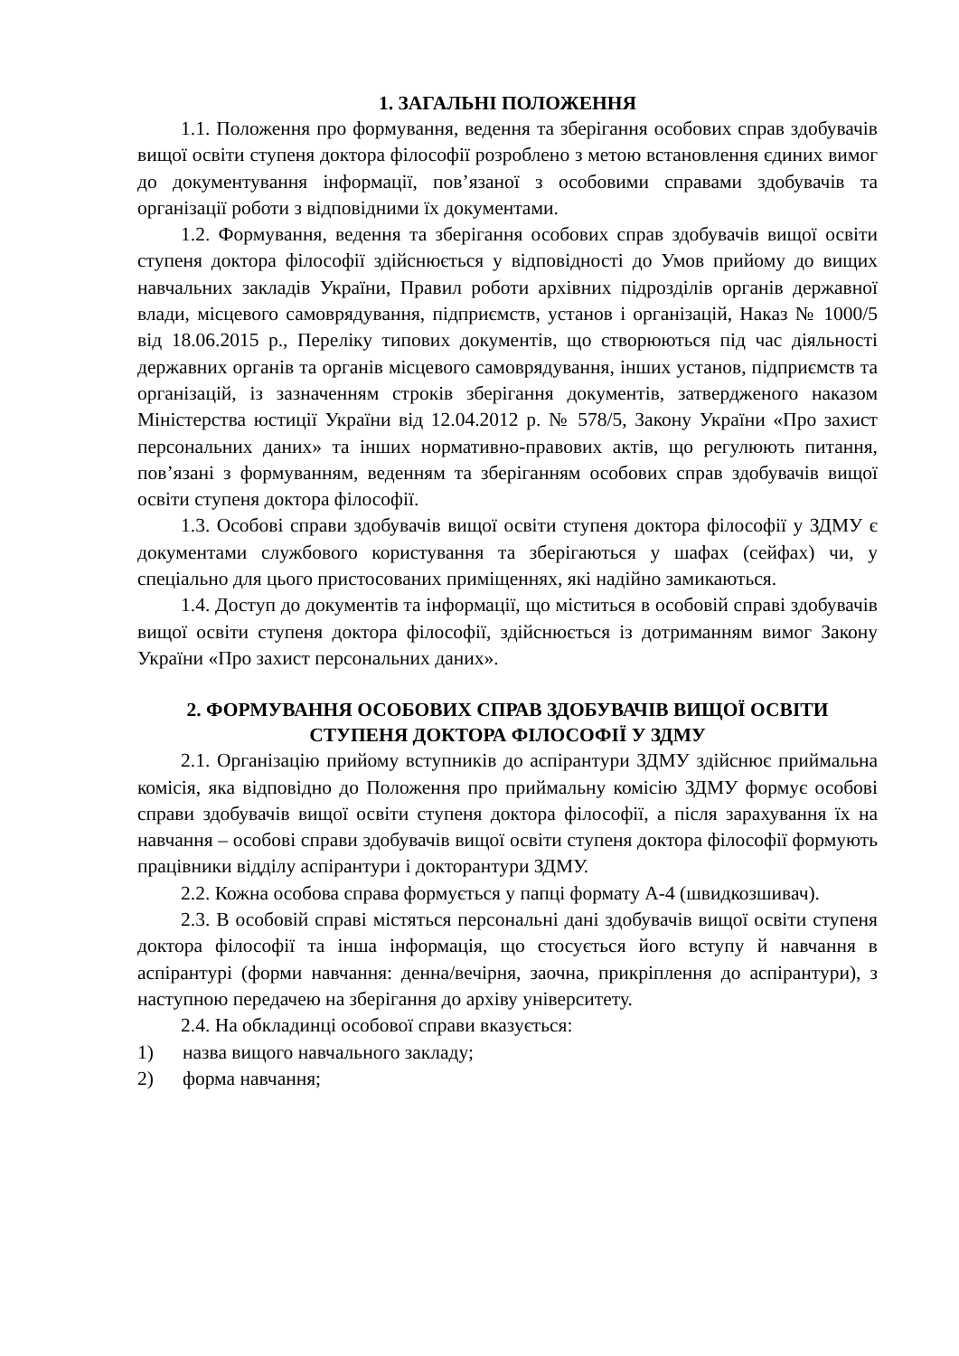1. ЗАГАЛЬНІ ПОЛОЖЕННЯ
1.1. Положення про формування, ведення та зберігання особових справ здобувачів вищої освіти ступеня доктора філософії розроблено з метою встановлення єдиних вимог до документування інформації, пов’язаної з особовими справами здобувачів та організації роботи з відповідними їх документами.
1.2. Формування, ведення та зберігання особових справ здобувачів вищої освіти ступеня доктора філософії здійснюється у відповідності до Умов прийому до вищих навчальних закладів України, Правил роботи архівних підрозділів органів державної влади, місцевого самоврядування, підприємств, установ і організацій, Наказ № 1000/5 від 18.06.2015 р., Переліку типових документів, що створюються під час діяльності державних органів та органів місцевого самоврядування, інших установ, підприємств та організацій, із зазначенням строків зберігання документів, затвердженого наказом Міністерства юстиції України від 12.04.2012 р. № 578/5, Закону України «Про захист персональних даних» та інших нормативно-правових актів, що регулюють питання, пов’язані з формуванням, веденням та зберіганням особових справ здобувачів вищої освіти ступеня доктора філософії.
1.3. Особові справи здобувачів вищої освіти ступеня доктора філософії у ЗДМУ є документами службового користування та зберігаються у шафах (сейфах) чи, у спеціально для цього пристосованих приміщеннях, які надійно замикаються.
1.4. Доступ до документів та інформації, що міститься в особовій справі здобувачів вищої освіти ступеня доктора філософії, здійснюється із дотриманням вимог Закону України «Про захист персональних даних».
2. ФОРМУВАННЯ ОСОБОВИХ СПРАВ ЗДОБУВАЧІВ ВИЩОЇ ОСВІТИ СТУПЕНЯ ДОКТОРА ФІЛОСОФІЇ У ЗДМУ
2.1. Організацію прийому вступників до аспірантури ЗДМУ здійснює приймальна комісія, яка відповідно до Положення про приймальну комісію ЗДМУ формує особові справи здобувачів вищої освіти ступеня доктора філософії, а після зарахування їх на навчання – особові справи здобувачів вищої освіти ступеня доктора філософії формують працівники відділу аспірантури і докторантури ЗДМУ.
2.2. Кожна особова справа формується у папці формату А-4 (швидкозшивач).
2.3. В особовій справі містяться персональні дані здобувачів вищої освіти ступеня доктора філософії та інша інформація, що стосується його вступу й навчання в аспірантурі (форми навчання: денна/вечірня, заочна, прикріплення до аспірантури), з наступною передачею на зберігання до архіву університету.
2.4. На обкладинці особової справи вказується:
1) назва вищого навчального закладу;
2) форма навчання;